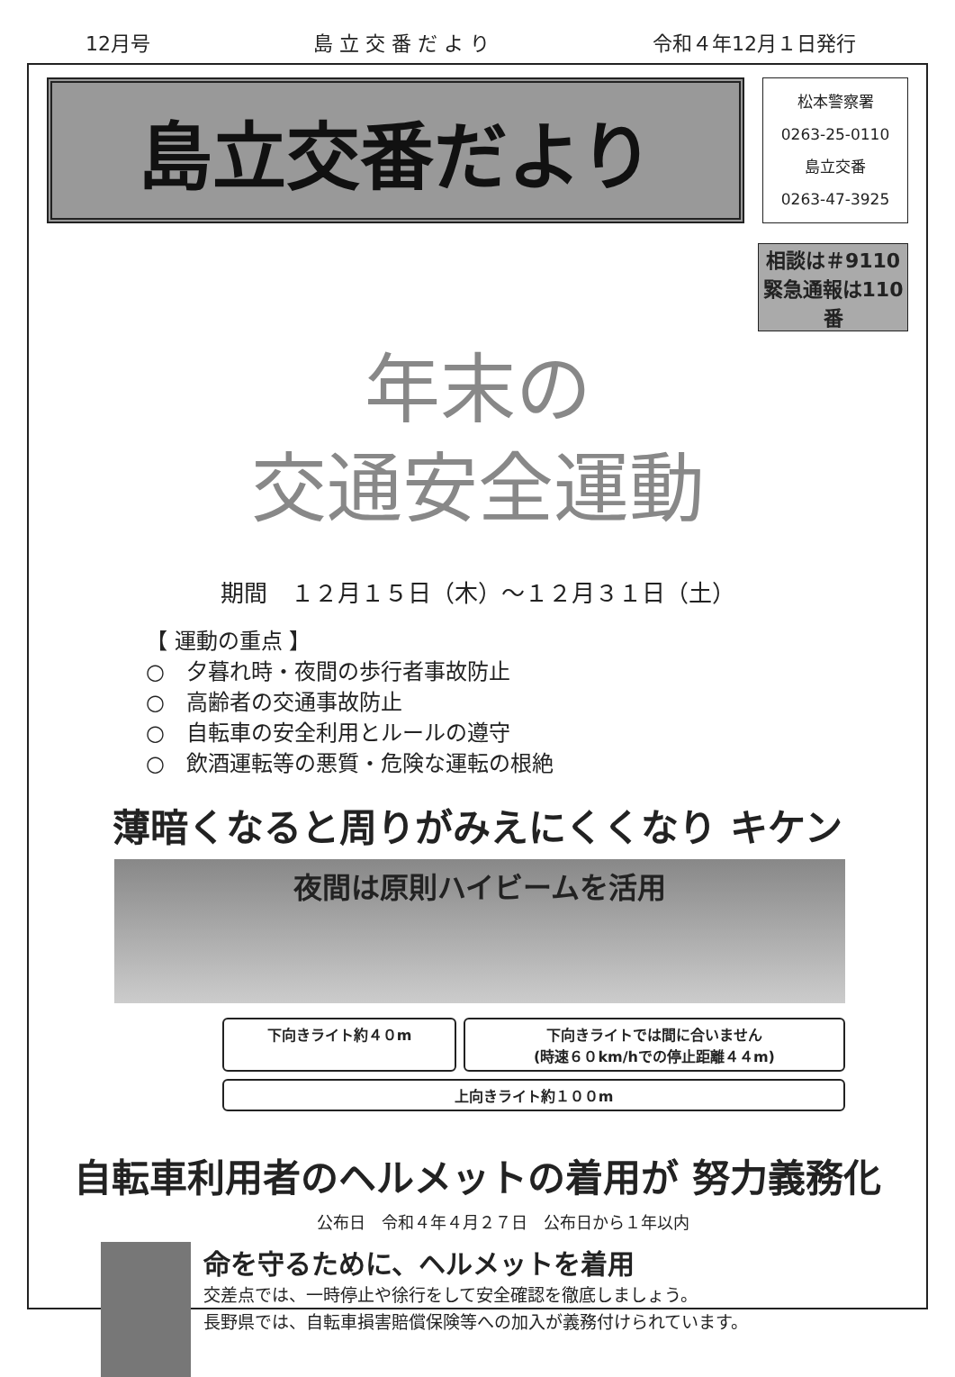12月号 島 立 交 番 だ よ り 令和４年12月１日発行
島立交番だより
松本警察署
0263-25-0110
島立交番
0263-47-3925
相談は＃9110
緊急通報は110番
年末の
交通安全運動
期間　１２月１５日（木）～１２月３１日（土）
【 運動の重点 】
○　夕暮れ時・夜間の歩行者事故防止
○　高齢者の交通事故防止
○　自転車の安全利用とルールの遵守
○　飲酒運転等の悪質・危険な運転の根絶
薄暗くなると周りがみえにくくなり キケン
夜間は原則ハイビームを活用
下向きライト約４０m
下向きライトでは間に合いません
(時速６０km/hでの停止距離４４m)
上向きライト約１００m
自転車利用者のヘルメットの着用が 努力義務化
公布日　令和４年４月２７日　公布日から１年以内
命を守るために、ヘルメットを着用
交差点では、一時停止や徐行をして安全確認を徹底しましょう。
長野県では、自転車損害賠償保険等への加入が義務付けられています。